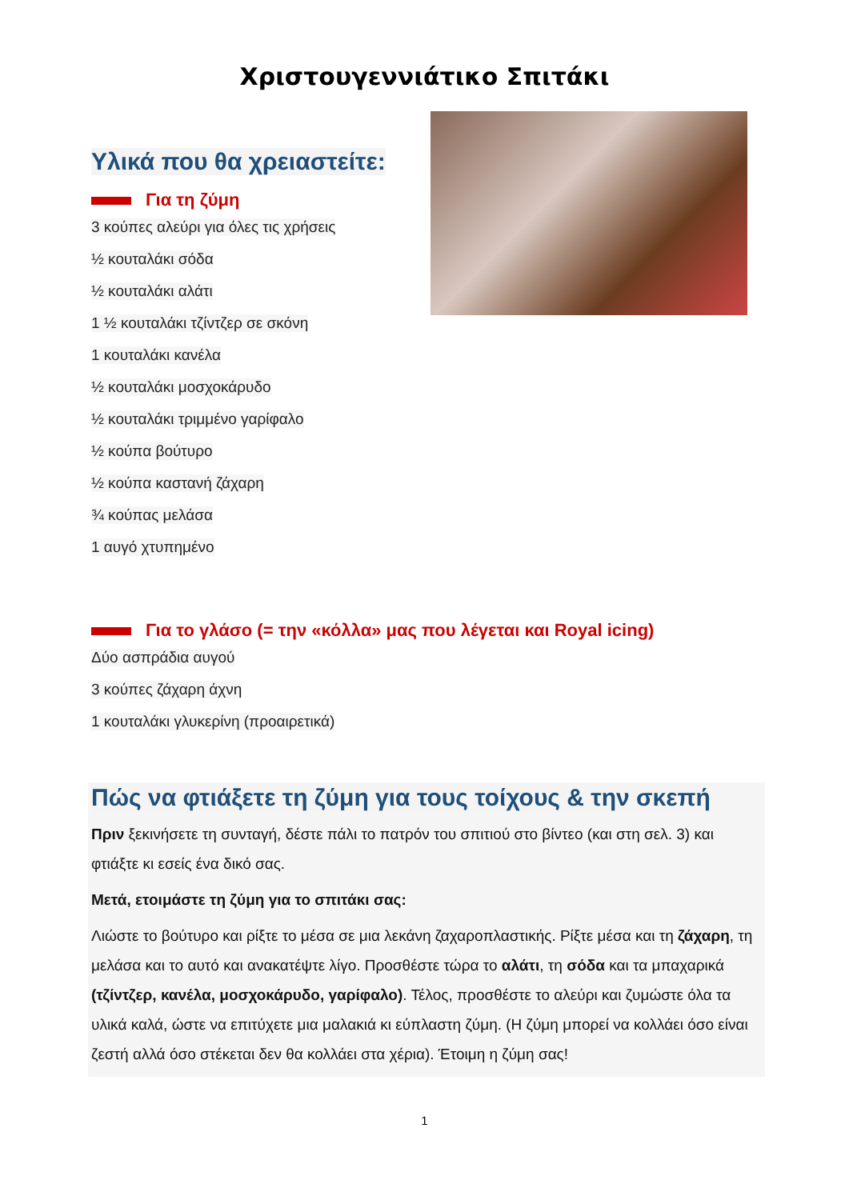Χριστουγεννιάτικο Σπιτάκι
Υλικά που θα χρειαστείτε:
Για τη ζύμη
3 κούπες αλεύρι για όλες τις χρήσεις
½ κουταλάκι σόδα
½ κουταλάκι αλάτι
1 ½ κουταλάκι τζίντζερ σε σκόνη
1 κουταλάκι κανέλα
½ κουταλάκι μοσχοκάρυδο
½ κουταλάκι τριμμένο γαρίφαλο
½ κούπα βούτυρο
½ κούπα καστανή ζάχαρη
¾ κούπας μελάσα
1 αυγό χτυπημένο
Για το γλάσο (= την «κόλλα» μας που λέγεται και Royal icing)
Δύο ασπράδια αυγού
3 κούπες ζάχαρη άχνη
1 κουταλάκι γλυκερίνη (προαιρετικά)
Πώς να φτιάξετε τη ζύμη για τους τοίχους & την σκεπή
Πριν ξεκινήσετε τη συνταγή, δέστε πάλι το πατρόν του σπιτιού στο βίντεο (και στη σελ. 3) και φτιάξτε κι εσείς ένα δικό σας.
Μετά, ετοιμάστε τη ζύμη για το σπιτάκι σας:
Λιώστε το βούτυρο και ρίξτε το μέσα σε μια λεκάνη ζαχαροπλαστικής. Ρίξτε μέσα και τη ζάχαρη, τη μελάσα και το αυτό και ανακατέψτε λίγο. Προσθέστε τώρα το αλάτι, τη σόδα και τα μπαχαρικά (τζίντζερ, κανέλα, μοσχοκάρυδο, γαρίφαλο). Τέλος, προσθέστε το αλεύρι και ζυμώστε όλα τα υλικά καλά, ώστε να επιτύχετε μια μαλακιά κι εύπλαστη ζύμη. (Η ζύμη μπορεί να κολλάει όσο είναι ζεστή αλλά όσο στέκεται δεν θα κολλάει στα χέρια). Έτοιμη η ζύμη σας!
1